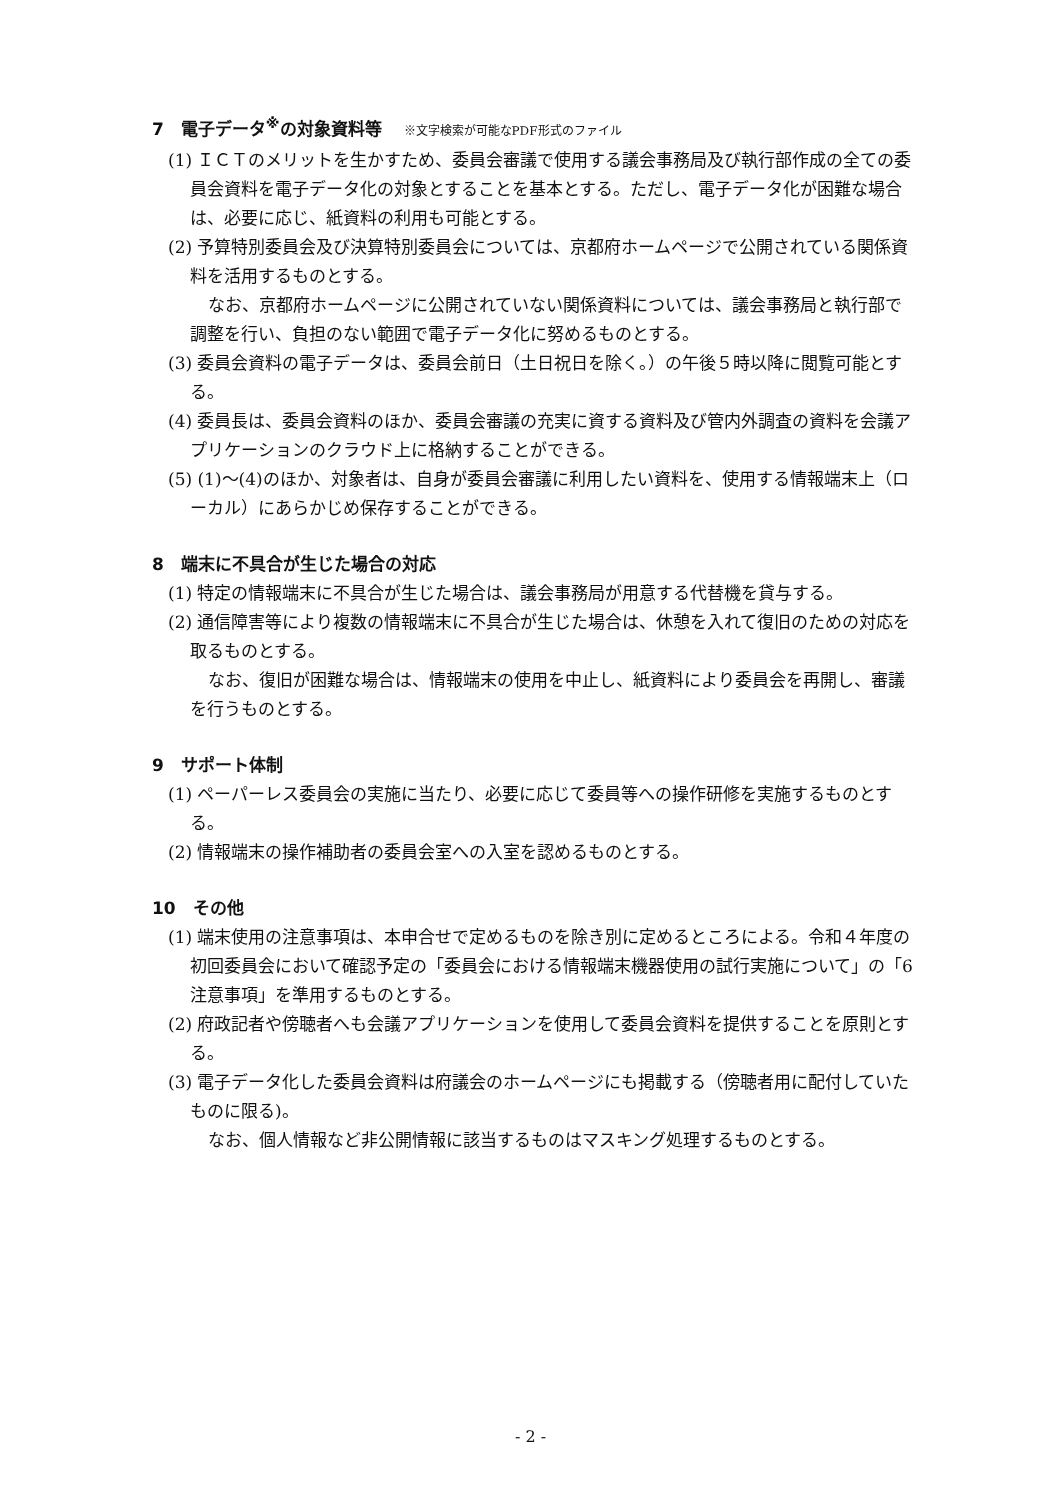7　電子データ<sup>※</sup>の対象資料等 ※文字検索が可能なPDF形式のファイル
(1) ＩＣＴのメリットを生かすため、委員会審議で使用する議会事務局及び執行部作成の全ての委員会資料を電子データ化の対象とすることを基本とする。ただし、電子データ化が困難な場合は、必要に応じ、紙資料の利用も可能とする。
(2) 予算特別委員会及び決算特別委員会については、京都府ホームページで公開されている関係資料を活用するものとする。
なお、京都府ホームページに公開されていない関係資料については、議会事務局と執行部で調整を行い、負担のない範囲で電子データ化に努めるものとする。
(3) 委員会資料の電子データは、委員会前日（土日祝日を除く。）の午後５時以降に閲覧可能とする。
(4) 委員長は、委員会資料のほか、委員会審議の充実に資する資料及び管内外調査の資料を会議アプリケーションのクラウド上に格納することができる。
(5) (1)～(4)のほか、対象者は、自身が委員会審議に利用したい資料を、使用する情報端末上（ローカル）にあらかじめ保存することができる。
8　端末に不具合が生じた場合の対応
(1) 特定の情報端末に不具合が生じた場合は、議会事務局が用意する代替機を貸与する。
(2) 通信障害等により複数の情報端末に不具合が生じた場合は、休憩を入れて復旧のための対応を取るものとする。
なお、復旧が困難な場合は、情報端末の使用を中止し、紙資料により委員会を再開し、審議を行うものとする。
9　サポート体制
(1) ペーパーレス委員会の実施に当たり、必要に応じて委員等への操作研修を実施するものとする。
(2) 情報端末の操作補助者の委員会室への入室を認めるものとする。
10　その他
(1) 端末使用の注意事項は、本申合せで定めるものを除き別に定めるところによる。令和４年度の初回委員会において確認予定の「委員会における情報端末機器使用の試行実施について」の「6　注意事項」を準用するものとする。
(2) 府政記者や傍聴者へも会議アプリケーションを使用して委員会資料を提供することを原則とする。
(3) 電子データ化した委員会資料は府議会のホームページにも掲載する（傍聴者用に配付していたものに限る)。
なお、個人情報など非公開情報に該当するものはマスキング処理するものとする。
- 2 -